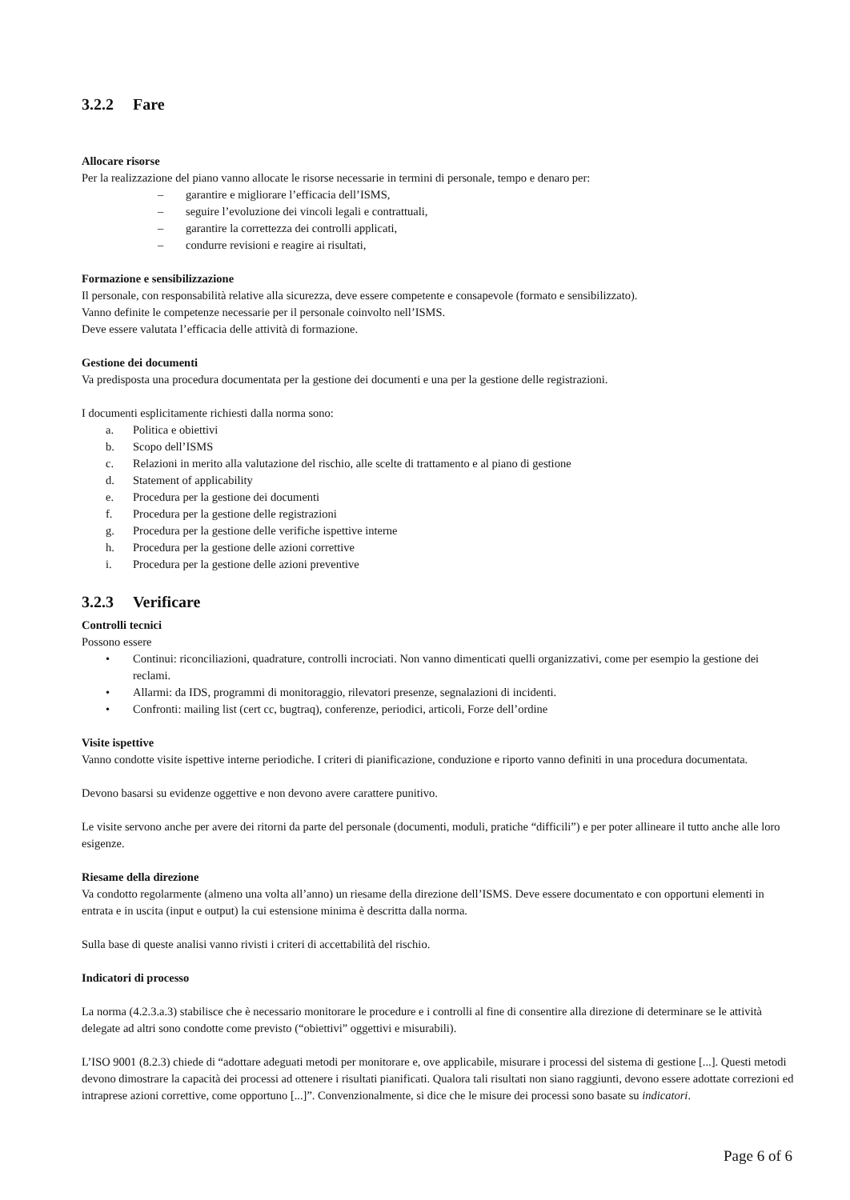3.2.2 Fare
Allocare risorse
Per la realizzazione del piano vanno allocate le risorse necessarie in termini di personale, tempo e denaro per:
– garantire e migliorare l’efficacia dell’ISMS,
– seguire l’evoluzione dei vincoli legali e contrattuali,
– garantire la correttezza dei controlli applicati,
– condurre revisioni e reagire ai risultati,
Formazione e sensibilizzazione
Il personale, con responsabilità relative alla sicurezza, deve essere competente e consapevole (formato e sensibilizzato).
Vanno definite le competenze necessarie per il personale coinvolto nell’ISMS.
Deve essere valutata l’efficacia delle attività di formazione.
Gestione dei documenti
Va predisposta una procedura documentata per la gestione dei documenti e una per la gestione delle registrazioni.
I documenti esplicitamente richiesti dalla norma sono:
a. Politica e obiettivi
b. Scopo dell’ISMS
c. Relazioni in merito alla valutazione del rischio, alle scelte di trattamento e al piano di gestione
d. Statement of applicability
e. Procedura per la gestione dei documenti
f. Procedura per la gestione delle registrazioni
g. Procedura per la gestione delle verifiche ispettive interne
h. Procedura per la gestione delle azioni correttive
i. Procedura per la gestione delle azioni preventive
3.2.3 Verificare
Controlli tecnici
Possono essere
• Continui: riconciliazioni, quadrature, controlli incrociati. Non vanno dimenticati quelli organizzativi, come per esempio la gestione dei reclami.
• Allarmi: da IDS, programmi di monitoraggio, rilevatori presenze, segnalazioni di incidenti.
• Confronti: mailing list (cert cc, bugtraq), conferenze, periodici, articoli, Forze dell’ordine
Visite ispettive
Vanno condotte visite ispettive interne periodiche. I criteri di pianificazione, conduzione e riporto vanno definiti in una procedura documentata.
Devono basarsi su evidenze oggettive e non devono avere carattere punitivo.
Le visite servono anche per avere dei ritorni da parte del personale (documenti, moduli, pratiche “difficili”) e per poter allineare il tutto anche alle loro esigenze.
Riesame della direzione
Va condotto regolarmente (almeno una volta all’anno) un riesame della direzione dell’ISMS. Deve essere documentato e con opportuni elementi in entrata e in uscita (input e output) la cui estensione minima è descritta dalla norma.
Sulla base di queste analisi vanno rivisti i criteri di accettabilità del rischio.
Indicatori di processo
La norma (4.2.3.a.3) stabilisce che è necessario monitorare le procedure e i controlli al fine di consentire alla direzione di determinare se le attività delegate ad altri sono condotte come previsto (“obiettivi” oggettivi e misurabili).
L’ISO 9001 (8.2.3) chiede di “adottare adeguati metodi per monitorare e, ove applicabile, misurare i processi del sistema di gestione [...]. Questi metodi devono dimostrare la capacità dei processi ad ottenere i risultati pianificati. Qualora tali risultati non siano raggiunti, devono essere adottate correzioni ed intraprese azioni correttive, come opportuno [...]”. Convenzionalmente, si dice che le misure dei processi sono basate su indicatori.
Page 6 of 6